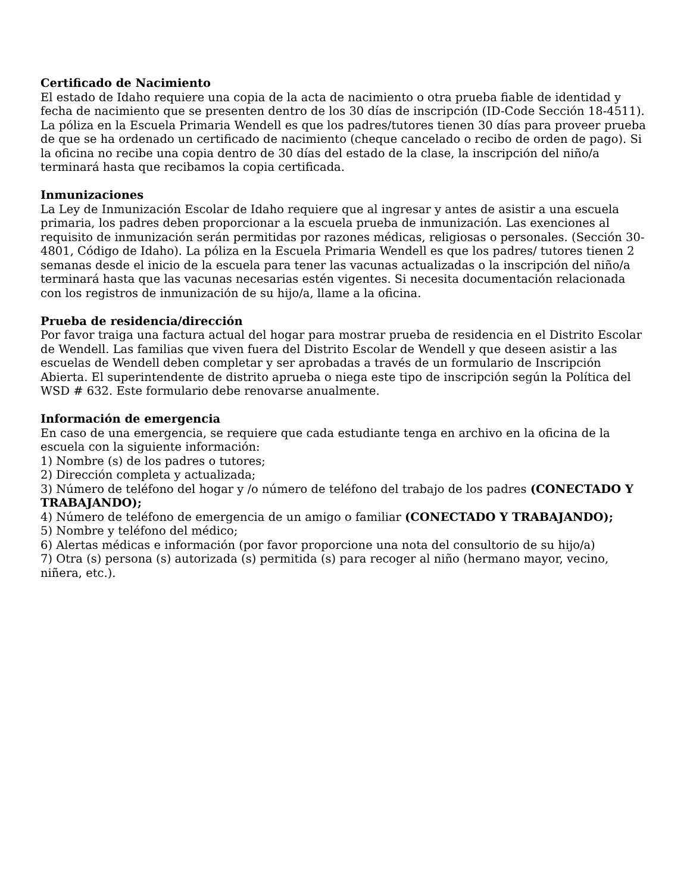Certificado de Nacimiento
El estado de Idaho requiere una copia de la acta de nacimiento o otra prueba fiable de identidad y fecha de nacimiento que se presenten dentro de los 30 días de inscripción (ID-Code Sección 18-4511). La póliza en la Escuela Primaria Wendell es que los padres/tutores tienen 30 días para proveer prueba de que se ha ordenado un certificado de nacimiento (cheque cancelado o recibo de orden de pago). Si la oficina no recibe una copia dentro de 30 días del estado de la clase, la inscripción del niño/a terminará hasta que recibamos la copia certificada.
Inmunizaciones
La Ley de Inmunización Escolar de Idaho requiere que al ingresar y antes de asistir a una escuela primaria, los padres deben proporcionar a la escuela prueba de inmunización. Las exenciones al requisito de inmunización serán permitidas por razones médicas, religiosas o personales. (Sección 30-4801, Código de Idaho). La póliza en la Escuela Primaria Wendell es que los padres/ tutores tienen 2 semanas desde el inicio de la escuela para tener las vacunas actualizadas o la inscripción del niño/a terminará hasta que las vacunas necesarias estén vigentes. Si necesita documentación relacionada con los registros de inmunización de su hijo/a, llame a la oficina.
Prueba de residencia/dirección
Por favor traiga una factura actual del hogar para mostrar prueba de residencia en el Distrito Escolar de Wendell. Las familias que viven fuera del Distrito Escolar de Wendell y que deseen asistir a las escuelas de Wendell deben completar y ser aprobadas a través de un formulario de Inscripción Abierta. El superintendente de distrito aprueba o niega este tipo de inscripción según la Política del WSD # 632. Este formulario debe renovarse anualmente.
Información de emergencia
En caso de una emergencia, se requiere que cada estudiante tenga en archivo en la oficina de la escuela con la siguiente información:
1) Nombre (s) de los padres o tutores;
2) Dirección completa y actualizada;
3) Número de teléfono del hogar y /o número de teléfono del trabajo de los padres (CONECTADO Y TRABAJANDO);
4) Número de teléfono de emergencia de un amigo o familiar (CONECTADO Y TRABAJANDO);
5) Nombre y teléfono del médico;
6) Alertas médicas e información (por favor proporcione una nota del consultorio de su hijo/a)
7) Otra (s) persona (s) autorizada (s) permitida (s) para recoger al niño (hermano mayor, vecino, niñera, etc.).